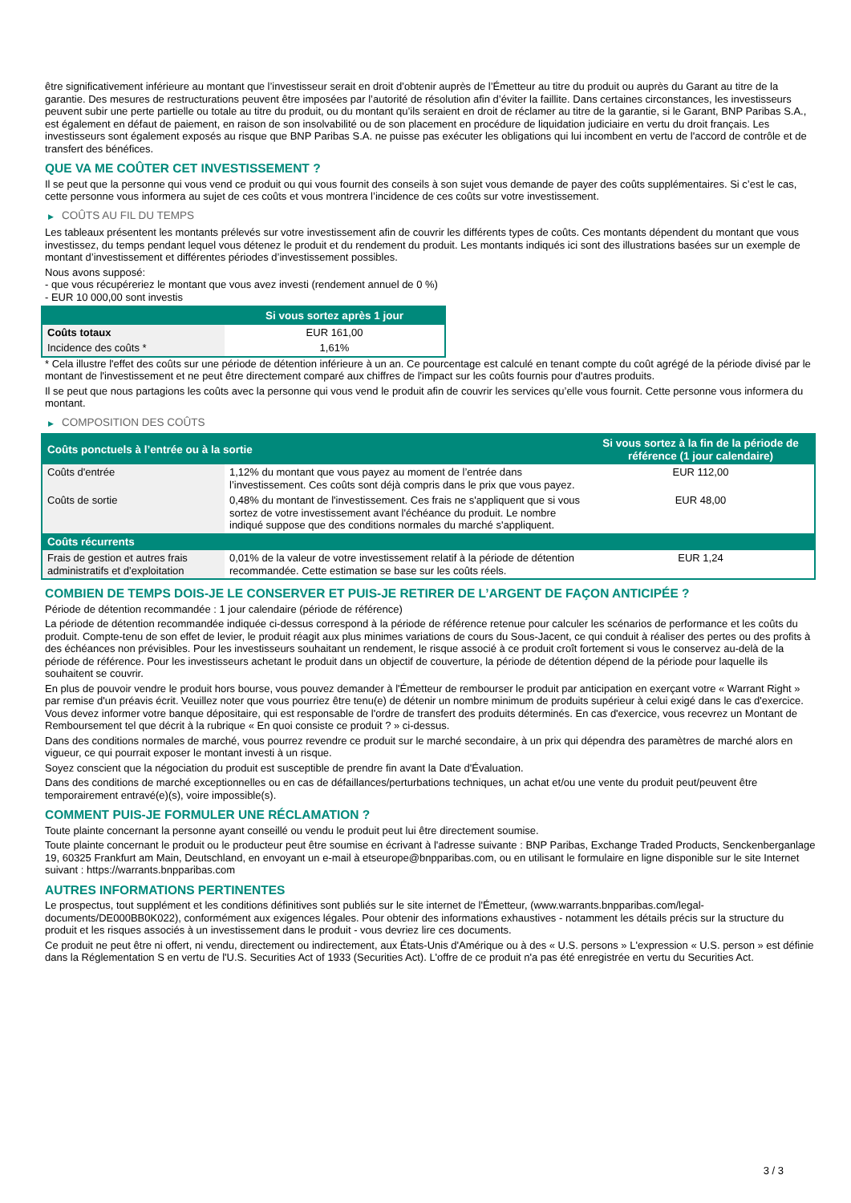être significativement inférieure au montant que l’investisseur serait en droit d’obtenir auprès de l’Émetteur au titre du produit ou auprès du Garant au titre de la garantie. Des mesures de restructurations peuvent être imposées par l’autorité de résolution afin d’éviter la faillite. Dans certaines circonstances, les investisseurs peuvent subir une perte partielle ou totale au titre du produit, ou du montant qu’ils seraient en droit de réclamer au titre de la garantie, si le Garant, BNP Paribas S.A., est également en défaut de paiement, en raison de son insolvabilité ou de son placement en procédure de liquidation judiciaire en vertu du droit français. Les investisseurs sont également exposés au risque que BNP Paribas S.A. ne puisse pas exécuter les obligations qui lui incombent en vertu de l'accord de contrôle et de transfert des bénéfices.
QUE VA ME COÛTER CET INVESTISSEMENT ?
Il se peut que la personne qui vous vend ce produit ou qui vous fournit des conseils à son sujet vous demande de payer des coûts supplémentaires. Si c’est le cas, cette personne vous informera au sujet de ces coûts et vous montrera l’incidence de ces coûts sur votre investissement.
▶ COÛTS AU FIL DU TEMPS
Les tableaux présentent les montants prélevés sur votre investissement afin de couvrir les différents types de coûts. Ces montants dépendent du montant que vous investissez, du temps pendant lequel vous détenez le produit et du rendement du produit. Les montants indiqués ici sont des illustrations basées sur un exemple de montant d’investissement et différentes périodes d’investissement possibles.
Nous avons supposé:
- que vous récupéreriez le montant que vous avez investi (rendement annuel de 0 %)
- EUR 10 000,00 sont investis
| | Si vous sortez après 1 jour |
| --- | --- |
| Coûts totaux | EUR 161,00 |
| Incidence des coûts * | 1,61% |
* Cela illustre l'effet des coûts sur une période de détention inférieure à un an. Ce pourcentage est calculé en tenant compte du coût agrégé de la période divisé par le montant de l'investissement et ne peut être directement comparé aux chiffres de l'impact sur les coûts fournis pour d'autres produits.
Il se peut que nous partagions les coûts avec la personne qui vous vend le produit afin de couvrir les services qu’elle vous fournit. Cette personne vous informera du montant.
▶ COMPOSITION DES COÛTS
| Coûts ponctuels à l’entrée ou à la sortie | | Si vous sortez à la fin de la période de référence (1 jour calendaire) |
| --- | --- | --- |
| Coûts d'entrée | 1,12% du montant que vous payez au moment de l’entrée dans l’investissement. Ces coûts sont déjà compris dans le prix que vous payez. | EUR 112,00 |
| Coûts de sortie | 0,48% du montant de l'investissement. Ces frais ne s'appliquent que si vous sortez de votre investissement avant l'échéance du produit. Le nombre indiqué suppose que des conditions normales du marché s'appliquent. | EUR 48,00 |
| Coûts récurrents | | |
| Frais de gestion et autres frais administratifs et d’exploitation | 0,01% de la valeur de votre investissement relatif à la période de détention recommandée. Cette estimation se base sur les coûts réels. | EUR 1,24 |
COMBIEN DE TEMPS DOIS-JE LE CONSERVER ET PUIS-JE RETIRER DE L’ARGENT DE FAÇON ANTICIPÉE ?
Période de détention recommandée : 1 jour calendaire (période de référence)
La période de détention recommandée indiquée ci-dessus correspond à la période de référence retenue pour calculer les scénarios de performance et les coûts du produit. Compte-tenu de son effet de levier, le produit réagit aux plus minimes variations de cours du Sous-Jacent, ce qui conduit à réaliser des pertes ou des profits à des échéances non prévisibles. Pour les investisseurs souhaitant un rendement, le risque associé à ce produit croît fortement si vous le conservez au-delà de la période de référence. Pour les investisseurs achetant le produit dans un objectif de couverture, la période de détention dépend de la période pour laquelle ils souhaitent se couvrir.
En plus de pouvoir vendre le produit hors bourse, vous pouvez demander à l'Émetteur de rembourser le produit par anticipation en exerçant votre « Warrant Right » par remise d'un préavis écrit. Veuillez noter que vous pourriez être tenu(e) de détenir un nombre minimum de produits supérieur à celui exigé dans le cas d'exercice. Vous devez informer votre banque dépositaire, qui est responsable de l'ordre de transfert des produits déterminés. En cas d'exercice, vous recevrez un Montant de Remboursement tel que décrit à la rubrique « En quoi consiste ce produit ? » ci-dessus.
Dans des conditions normales de marché, vous pourrez revendre ce produit sur le marché secondaire, à un prix qui dépendra des paramètres de marché alors en vigueur, ce qui pourrait exposer le montant investi à un risque.
Soyez conscient que la négociation du produit est susceptible de prendre fin avant la Date d'Évaluation.
Dans des conditions de marché exceptionnelles ou en cas de défaillances/perturbations techniques, un achat et/ou une vente du produit peut/peuvent être temporairement entravé(e)(s), voire impossible(s).
COMMENT PUIS-JE FORMULER UNE RÉCLAMATION ?
Toute plainte concernant la personne ayant conseillé ou vendu le produit peut lui être directement soumise.
Toute plainte concernant le produit ou le producteur peut être soumise en écrivant à l'adresse suivante : BNP Paribas, Exchange Traded Products, Senckenberganlage 19, 60325 Frankfurt am Main, Deutschland, en envoyant un e-mail à etseurope@bnpparibas.com, ou en utilisant le formulaire en ligne disponible sur le site Internet suivant : https://warrants.bnpparibas.com
AUTRES INFORMATIONS PERTINENTES
Le prospectus, tout supplément et les conditions définitives sont publiés sur le site internet de l'Émetteur, (www.warrants.bnpparibas.com/legal-documents/DE000BB0K022), conformément aux exigences légales. Pour obtenir des informations exhaustives - notamment les détails précis sur la structure du produit et les risques associés à un investissement dans le produit - vous devriez lire ces documents.
Ce produit ne peut être ni offert, ni vendu, directement ou indirectement, aux États-Unis d'Amérique ou à des « U.S. persons » L'expression « U.S. person » est définie dans la Réglementation S en vertu de l'U.S. Securities Act of 1933 (Securities Act). L'offre de ce produit n'a pas été enregistrée en vertu du Securities Act.
3 / 3